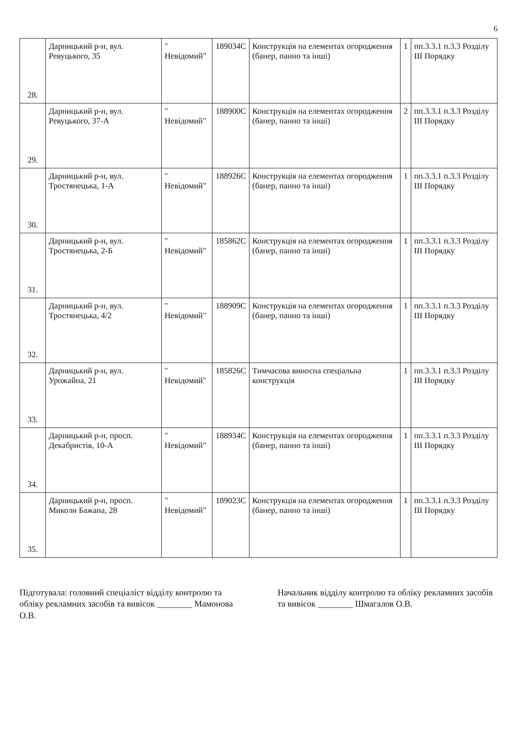6
| 28. | Дарницький р-н, вул. Ревуцького, 35 | " Невідомий" | 189034С | Конструкція на елементах огородження (банер, панно та інші) | 1 | пп.3.3.1 п.3.3 Розділу ІІІ Порядку |
| 29. | Дарницький р-н, вул. Ревуцького, 37-А | " Невідомий" | 188900С | Конструкція на елементах огородження (банер, панно та інші) | 2 | пп.3.3.1 п.3.3 Розділу ІІІ Порядку |
| 30. | Дарницький р-н, вул. Тростянецька, 1-А | " Невідомий" | 188926С | Конструкція на елементах огородження (банер, панно та інші) | 1 | пп.3.3.1 п.3.3 Розділу ІІІ Порядку |
| 31. | Дарницький р-н, вул. Тростянецька, 2-Б | " Невідомий" | 185862С | Конструкція на елементах огородження (банер, панно та інші) | 1 | пп.3.3.1 п.3.3 Розділу ІІІ Порядку |
| 32. | Дарницький р-н, вул. Тростянецька, 4/2 | " Невідомий" | 188909С | Конструкція на елементах огородження (банер, панно та інші) | 1 | пп.3.3.1 п.3.3 Розділу ІІІ Порядку |
| 33. | Дарницький р-н, вул. Урожайна, 21 | " Невідомий" | 185826С | Тимчасова виносна спеціальна конструкція | 1 | пп.3.3.1 п.3.3 Розділу ІІІ Порядку |
| 34. | Дарницький р-н, просп. Декабристів, 10-А | " Невідомий" | 188934С | Конструкція на елементах огородження (банер, панно та інші) | 1 | пп.3.3.1 п.3.3 Розділу ІІІ Порядку |
| 35. | Дарницький р-н, просп. Миколи Бажана, 28 | " Невідомий" | 189023С | Конструкція на елементах огородження (банер, панно та інші) | 1 | пп.3.3.1 п.3.3 Розділу ІІІ Порядку |
Підготувала: головний спеціаліст відділу контролю та обліку рекламних засобів та вивісок ________ Мамонова О.В.
Начальник відділу контролю та обліку рекламних засобів та вивісок ________ Шмагалов О.В.